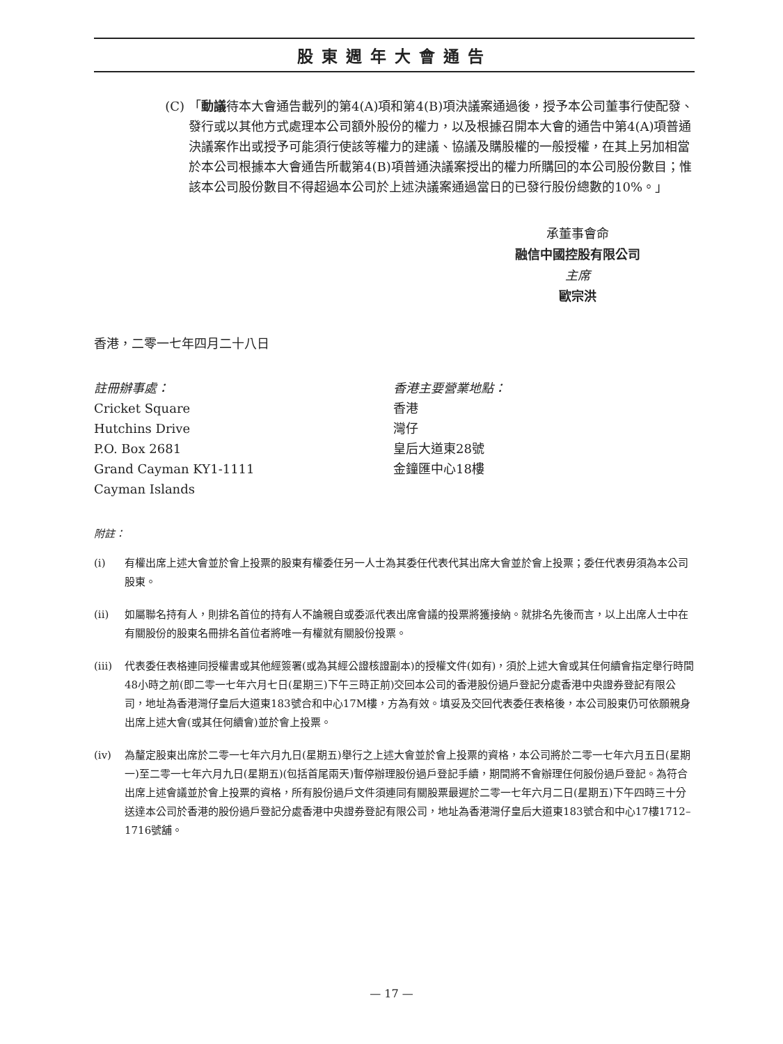股東週年大會通告
(C) 「動議待本大會通告載列的第4(A)項和第4(B)項決議案通過後，授予本公司董事行使配發、發行或以其他方式處理本公司額外股份的權力，以及根據召開本大會的通告中第4(A)項普通決議案作出或授予可能須行使該等權力的建議、協議及購股權的一般授權，在其上另加相當於本公司根據本大會通告所載第4(B)項普通決議案授出的權力所購回的本公司股份數目；惟該本公司股份數目不得超過本公司於上述決議案通過當日的已發行股份總數的10%。」
承董事會命
融信中國控股有限公司
主席
歐宗洪
香港，二零一七年四月二十八日
註冊辦事處：
Cricket Square
Hutchins Drive
P.O. Box 2681
Grand Cayman KY1-1111
Cayman Islands
香港主要營業地點：
香港
灣仔
皇后大道東28號
金鐘匯中心18樓
附註：
(i) 有權出席上述大會並於會上投票的股東有權委任另一人士為其委任代表代其出席大會並於會上投票；委任代表毋須為本公司股東。
(ii) 如屬聯名持有人，則排名首位的持有人不論親自或委派代表出席會議的投票將獲接納。就排名先後而言，以上出席人士中在有關股份的股東名冊排名首位者將唯一有權就有關股份投票。
(iii)
代表委任表格連同授權書或其他經簽署(或為其經公證核證副本)的授權文件(如有)，須於上述大會或其任何續會指定舉行時間48小時之前(即二零一七年六月七日(星期三)下午三時正前)交回本公司的香港股份過戶登記分處香港中央證券登記有限公司，地址為香港灣仔皇后大道東183號合和中心17M樓，方為有效。填妥及交回代表委任表格後，本公司股東仍可依願親身出席上述大會(或其任何續會)並於會上投票。
(iv) 為釐定股東出席於二零一七年六月九日(星期五)舉行之上述大會並於會上投票的資格，本公司將於二零一七年六月五日(星期一)至二零一七年六月九日(星期五)(包括首尾兩天)暫停辦理股份過戶登記手續，期間將不會辦理任何股份過戶登記。為符合出席上述會議並於會上投票的資格，所有股份過戶文件須連同有關股票最遲於二零一七年六月二日(星期五)下午四時三十分送達本公司於香港的股份過戶登記分處香港中央證券登記有限公司，地址為香港灣仔皇后大道東183號合和中心17樓1712–1716號舖。
— 17 —